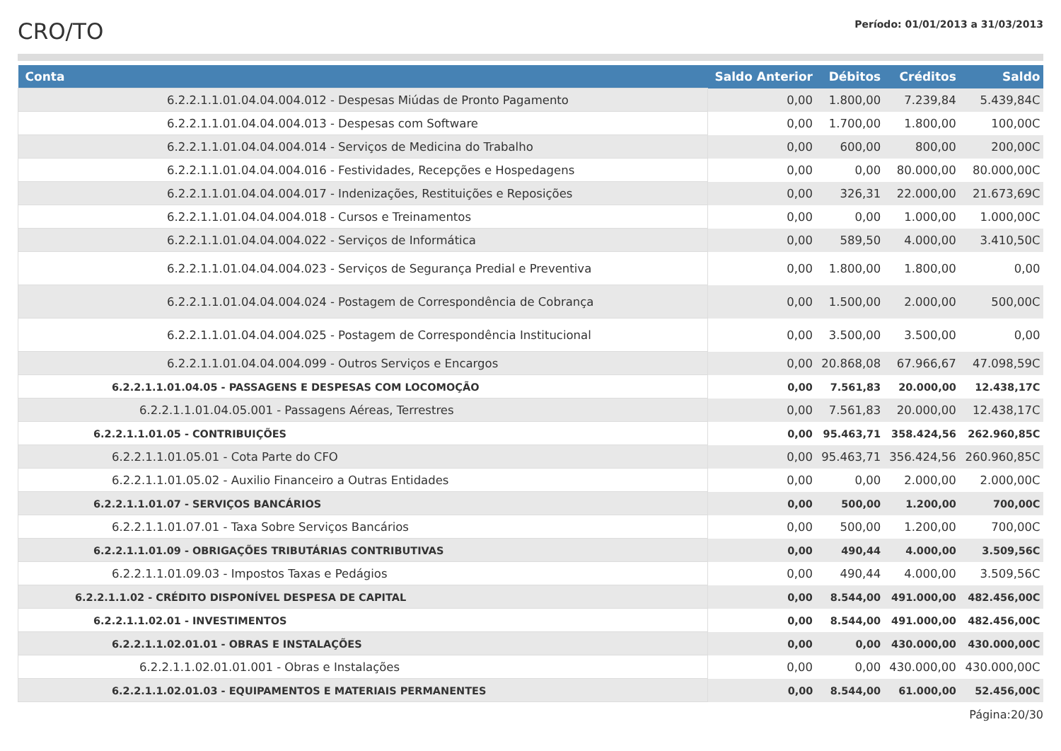CRO/TO
Período: 01/01/2013 a 31/03/2013
| Conta | Saldo Anterior | Débitos | Créditos | Saldo |
| --- | --- | --- | --- | --- |
| 6.2.2.1.1.01.04.04.004.012 - Despesas Miúdas de Pronto Pagamento | 0,00 | 1.800,00 | 7.239,84 | 5.439,84C |
| 6.2.2.1.1.01.04.04.004.013 - Despesas com Software | 0,00 | 1.700,00 | 1.800,00 | 100,00C |
| 6.2.2.1.1.01.04.04.004.014 - Serviços de Medicina do Trabalho | 0,00 | 600,00 | 800,00 | 200,00C |
| 6.2.2.1.1.01.04.04.004.016 - Festividades, Recepções e Hospedagens | 0,00 | 0,00 | 80.000,00 | 80.000,00C |
| 6.2.2.1.1.01.04.04.004.017 - Indenizações, Restituições e Reposições | 0,00 | 326,31 | 22.000,00 | 21.673,69C |
| 6.2.2.1.1.01.04.04.004.018 - Cursos e Treinamentos | 0,00 | 0,00 | 1.000,00 | 1.000,00C |
| 6.2.2.1.1.01.04.04.004.022 - Serviços de Informática | 0,00 | 589,50 | 4.000,00 | 3.410,50C |
| 6.2.2.1.1.01.04.04.004.023 - Serviços de Segurança Predial e Preventiva | 0,00 | 1.800,00 | 1.800,00 | 0,00 |
| 6.2.2.1.1.01.04.04.004.024 - Postagem de Correspondência de Cobrança | 0,00 | 1.500,00 | 2.000,00 | 500,00C |
| 6.2.2.1.1.01.04.04.004.025 - Postagem de Correspondência Institucional | 0,00 | 3.500,00 | 3.500,00 | 0,00 |
| 6.2.2.1.1.01.04.04.004.099 - Outros Serviços e Encargos | 0,00 | 20.868,08 | 67.966,67 | 47.098,59C |
| 6.2.2.1.1.01.04.05 - PASSAGENS E DESPESAS COM LOCOMOÇÃO | 0,00 | 7.561,83 | 20.000,00 | 12.438,17C |
| 6.2.2.1.1.01.04.05.001 - Passagens Aéreas, Terrestres | 0,00 | 7.561,83 | 20.000,00 | 12.438,17C |
| 6.2.2.1.1.01.05 - CONTRIBUIÇÕES | 0,00 | 95.463,71 | 358.424,56 | 262.960,85C |
| 6.2.2.1.1.01.05.01 - Cota Parte do CFO | 0,00 | 95.463,71 | 356.424,56 | 260.960,85C |
| 6.2.2.1.1.01.05.02 - Auxilio Financeiro a Outras Entidades | 0,00 | 0,00 | 2.000,00 | 2.000,00C |
| 6.2.2.1.1.01.07 - SERVIÇOS BANCÁRIOS | 0,00 | 500,00 | 1.200,00 | 700,00C |
| 6.2.2.1.1.01.07.01 - Taxa Sobre Serviços Bancários | 0,00 | 500,00 | 1.200,00 | 700,00C |
| 6.2.2.1.1.01.09 - OBRIGAÇÕES TRIBUTÁRIAS CONTRIBUTIVAS | 0,00 | 490,44 | 4.000,00 | 3.509,56C |
| 6.2.2.1.1.01.09.03 - Impostos Taxas e Pedágios | 0,00 | 490,44 | 4.000,00 | 3.509,56C |
| 6.2.2.1.1.02 - CRÉDITO DISPONÍVEL DESPESA DE CAPITAL | 0,00 | 8.544,00 | 491.000,00 | 482.456,00C |
| 6.2.2.1.1.02.01 - INVESTIMENTOS | 0,00 | 8.544,00 | 491.000,00 | 482.456,00C |
| 6.2.2.1.1.02.01.01 - OBRAS E INSTALAÇÕES | 0,00 | 0,00 | 430.000,00 | 430.000,00C |
| 6.2.2.1.1.02.01.01.001 - Obras e Instalações | 0,00 | 0,00 | 430.000,00 | 430.000,00C |
| 6.2.2.1.1.02.01.03 - EQUIPAMENTOS E MATERIAIS PERMANENTES | 0,00 | 8.544,00 | 61.000,00 | 52.456,00C |
Página:20/30